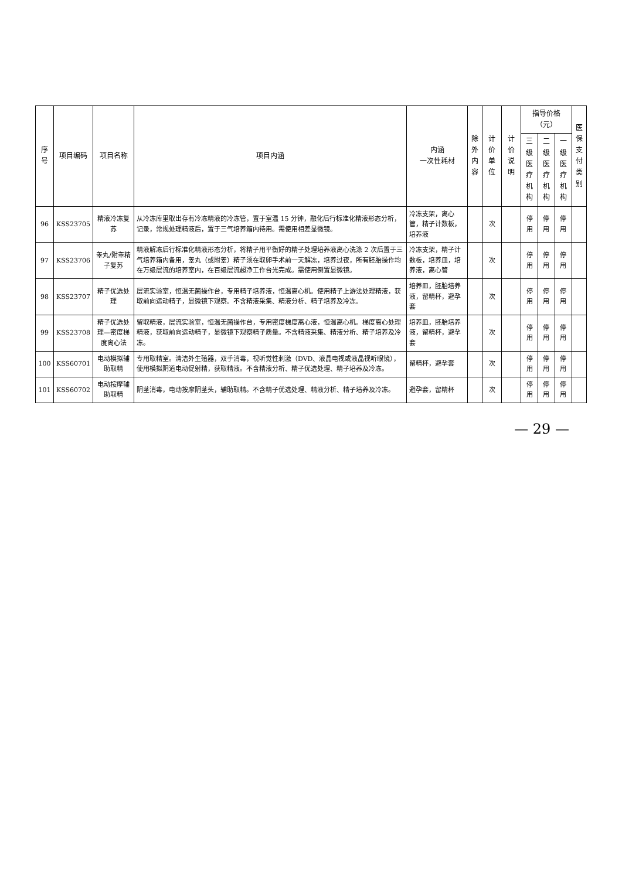| 序号 | 项目编码 | 项目名称 | 项目内涵 | 内涵 一次性耗材 | 除外 内容 | 计价单位 | 计价说明 | 指导价格（元） | | | 医保 支付 类别 |
| --- | --- | --- | --- | --- | --- | --- | --- | --- | --- | --- | --- |
| | | | | | | | | 三级医 疗机构 | 二级医 疗机构 | 一级医 疗机构 | |
| 96 | KSS23705 | 精液冷冻复苏 | 从冷冻库里取出存有冷冻精液的冷冻管，置于室温 15 分钟，融化后行标准化精液形态分析，记录，常规处理精液后，置于三气培养箱内待用。需使用相差显微镜。 | 冷冻支架，离心管，精子计数板，培养液 | | 次 | | 停用 | 停用 | 停用 | |
| 97 | KSS23706 | 睾丸/附睾精子复苏 | 精液解冻后行标准化精液形态分析，将精子用平衡好的精子处理培养液离心洗涤 2 次后置于三气培养箱内备用，睾丸（或附睾）精子须在取卵手术前一天解冻，培养过夜，所有胚胎操作均在万级层流的培养室内，在百级层流超净工作台光完成。需使用倒置显微镜。 | 冷冻支架，精子计数板，培养皿，培养液，离心管 | | 次 | | 停用 | 停用 | 停用 | |
| 98 | KSS23707 | 精子优选处理 | 层流实验室，恒温无菌操作台，专用精子培养液，恒温离心机。使用精子上游法处理精液，获取前向运动精子，显微镜下观察。不含精液采集、精液分析、精子培养及冷冻。 | 培养皿，胚胎培养液，留精杯，避孕套 | | 次 | | 停用 | 停用 | 停用 | |
| 99 | KSS23708 | 精子优选处理—密度梯度离心法 | 留取精液，层流实验室，恒温无菌操作台，专用密度梯度离心液，恒温离心机。梯度离心处理精液，获取前向运动精子，显微镜下观察精子质量。不含精液采集、精液分析、精子培养及冷冻。 | 培养皿，胚胎培养液，留精杯，避孕套 | | 次 | | 停用 | 停用 | 停用 | |
| 100 | KSS60701 | 电动模拟辅助取精 | 专用取精室。清洁外生殖器，双手消毒，视听觉性刺激（DVD、液晶电视或液晶视听眼镜），使用模拟阴道电动促射精，获取精液。不含精液分析、精子优选处理、精子培养及冷冻。 | 留精杯，避孕套 | | 次 | | 停用 | 停用 | 停用 | |
| 101 | KSS60702 | 电动按摩辅助取精 | 阴茎消毒，电动按摩阴茎头，辅助取精。不含精子优选处理、精液分析、精子培养及冷冻。 | 避孕套，留精杯 | | 次 | | 停用 | 停用 | 停用 | |
— 29 —